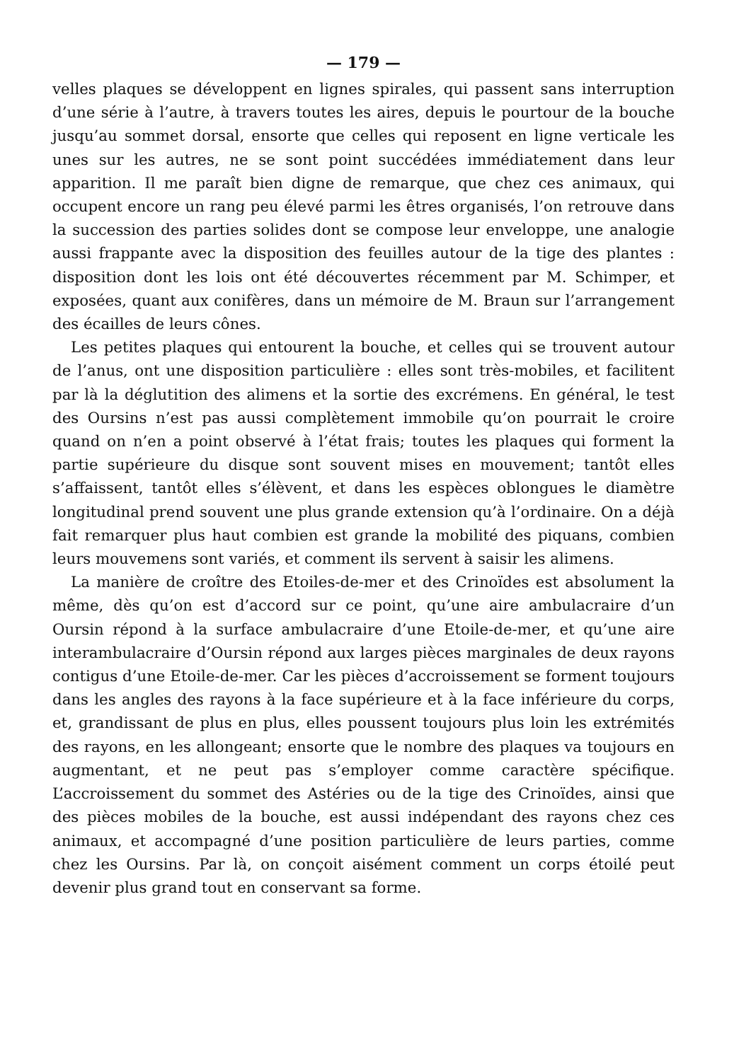— 179 —
velles plaques se développent en lignes spirales, qui passent sans interruption d’une série à l’autre, à travers toutes les aires, depuis le pourtour de la bouche jusqu’au sommet dorsal, ensorte que celles qui reposent en ligne verticale les unes sur les autres, ne se sont point succédées immédiatement dans leur apparition. Il me paraît bien digne de remarque, que chez ces animaux, qui occupent encore un rang peu élevé parmi les êtres organisés, l’on retrouve dans la succession des parties solides dont se compose leur enveloppe, une analogie aussi frappante avec la disposition des feuilles autour de la tige des plantes : disposition dont les lois ont été découvertes récemment par M. Schimper, et exposées, quant aux conifères, dans un mémoire de M. Braun sur l’arrangement des écailles de leurs cônes.
Les petites plaques qui entourent la bouche, et celles qui se trouvent autour de l’anus, ont une disposition particulière : elles sont très-mobiles, et facilitent par là la déglutition des alimens et la sortie des excrémens. En général, le test des Oursins n’est pas aussi complètement immobile qu’on pourrait le croire quand on n’en a point observé à l’état frais; toutes les plaques qui forment la partie supérieure du disque sont souvent mises en mouvement; tantôt elles s’affaissent, tantôt elles s’élèvent, et dans les espèces oblongues le diamètre longitudinal prend souvent une plus grande extension qu’à l’ordinaire. On a déjà fait remarquer plus haut combien est grande la mobilité des piquans, combien leurs mouvemens sont variés, et comment ils servent à saisir les alimens.
La manière de croître des Etoiles-de-mer et des Crinoïdes est absolument la même, dès qu’on est d’accord sur ce point, qu’une aire ambulacraire d’un Oursin répond à la surface ambulacraire d’une Etoile-de-mer, et qu’une aire interambulacraire d’Oursin répond aux larges pièces marginales de deux rayons contigus d’une Etoile-de-mer. Car les pièces d’accroissement se forment toujours dans les angles des rayons à la face supérieure et à la face inférieure du corps, et, grandissant de plus en plus, elles poussent toujours plus loin les extrémités des rayons, en les allongeant; ensorte que le nombre des plaques va toujours en augmentant, et ne peut pas s’employer comme caractère spécifique. L’accroissement du sommet des Astéries ou de la tige des Crinoïdes, ainsi que des pièces mobiles de la bouche, est aussi indépendant des rayons chez ces animaux, et accompagné d’une position particulière de leurs parties, comme chez les Oursins. Par là, on conçoit aisément comment un corps étoilé peut devenir plus grand tout en conservant sa forme.